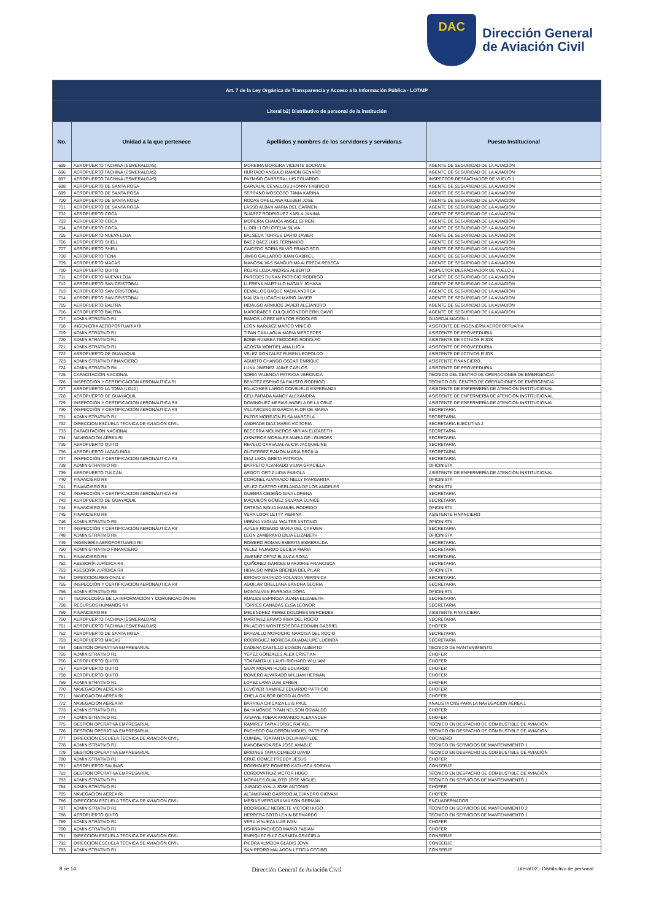DAC
Dirección General
de Aviación Civil
| Art. 7 de la Ley Orgánica de Transparencia y Acceso a la Información Pública - LOTAIP | | | |
| Literal b2) Distributivo de personal de la institución | | | |
| No. | Unidad a la que pertenece | Apellidos y nombres de los servidores y servidoras | Puesto Institucional |
| 695 | AEROPUERTO TACHINA (ESMERALDAS) | MOREIRA MOREIRA VICENTE SOCRATE | AGENTE DE SEGURIDAD DE LA AVIACIÓN |
| 696 | AEROPUERTO TACHINA (ESMERALDAS) | HURTADO ANGULO RAMON GENARO | AGENTE DE SEGURIDAD DE LA AVIACIÓN |
| 697 | AEROPUERTO TACHINA (ESMERALDAS) | PAZMIÑO CARRERA LUIS EDUARDO | INSPECTOR DESPACHADOR DE VUELO 1 |
| 698 | AEROPUERTO DE SANTA ROSA | CARVAJAL CEVALLOS JHONNY FABRICIO | AGENTE DE SEGURIDAD DE LA AVIACIÓN |
| 699 | AEROPUERTO DE SANTA ROSA | SERRANO MOSCOSO TANIA KARINA | AGENTE DE SEGURIDAD DE LA AVIACIÓN |
| 700 | AEROPUERTO DE SANTA ROSA | RODAS ORELLANA KLEBER JOSE | AGENTE DE SEGURIDAD DE LA AVIACIÓN |
| 701 | AEROPUERTO DE SANTA ROSA | LASSO ALBAN MARIA DEL CARMEN | AGENTE DE SEGURIDAD DE LA AVIACIÓN |
| 702 | AEROPUERTO COCA | SUAREZ RODRIGUEZ KARLA JANINA | AGENTE DE SEGURIDAD DE LA AVIACIÓN |
| 703 | AEROPUERTO COCA | MOREIRA CHAUCA ANGEL EFREN | AGENTE DE SEGURIDAD DE LA AVIACIÓN |
| 704 | AEROPUERTO COCA | LLORI LLORI OFELIA SILVIA | AGENTE DE SEGURIDAD DE LA AVIACIÓN |
| 705 | AEROPUERTO NUEVA LOJA | BALSECA TORRES DARIO JAVIER | AGENTE DE SEGURIDAD DE LA AVIACIÓN |
| 706 | AEROPUERTO SHELL | BAEZ BAEZ LUIS FERNANDO | AGENTE DE SEGURIDAD DE LA AVIACIÓN |
| 707 | AEROPUERTO SHELL | CAICEDO SORIA SILVIO FRANCISCO | AGENTE DE SEGURIDAD DE LA AVIACIÓN |
| 708 | AEROPUERTO TENA | JIMBO GALLARDO JUAN GABRIEL | AGENTE DE SEGURIDAD DE LA AVIACIÓN |
| 709 | AEROPUERTO MACAS | MANOSALVAS SANGURIMA ALFREDA REBECA | AGENTE DE SEGURIDAD DE LA AVIACIÓN |
| 710 | AEROPUERTO QUITO | ROJAS LOZA ANDRES ALBERTO | INSPECTOR DESPACHADOR DE VUELO 2 |
| 711 | AEROPUERTO NUEVA LOJA | PAREDES DURAN PATRICIO RODRIGO | AGENTE DE SEGURIDAD DE LA AVIACIÓN |
| 712 | AEROPUERTO SAN CRISTÓBAL | LLERENA MARTILLO NATALY JOHANA | AGENTE DE SEGURIDAD DE LA AVIACIÓN |
| 713 | AEROPUERTO SAN CRISTÓBAL | CEVALLOS BAQUE NADIA ANDREA | AGENTE DE SEGURIDAD DE LA AVIACIÓN |
| 714 | AEROPUERTO SAN CRISTÓBAL | MALIZA ILLICACHI MARIO JAVIER | AGENTE DE SEGURIDAD DE LA AVIACIÓN |
| 715 | AEROPUERTO BALTRA | HIDALGO ARMIJOS JAVIER ALEJANDRO | AGENTE DE SEGURIDAD DE LA AVIACIÓN |
| 716 | AEROPUERTO BALTRA | MARGRABER CULQUICONDOR ERIK DAVID | AGENTE DE SEGURIDAD DE LA AVIACIÓN |
| 717 | ADMINISTRATIVO R1 | RAMOS LOPEZ MENTOR RODOLFO | GUARDALMACÉN 1 |
| 718 | INGENIERÍA AEROPORTUARIA RI | LEON NARVAEZ MARCO VINICIO | ASISTENTE DE INGENIERÍA AEROPORTUARIA |
| 719 | ADMINISTRATIVO R1 | TIPAN CAILLAGUA MARIA MERCEDES | ASISTENTE DE PROVEEDURÍA |
| 720 | ADMINISTRATIVO R1 | BONE RUMBEA TEODORO RODOLFO | ASISTENTE DE ACTIVOS FIJOS |
| 721 | ADMINISTRATIVO R1 | ACOSTA MONTIEL ANA LUCIA | ASISTENTE DE PROVEEDURÍA |
| 722 | AEROPUERTO DE GUAYAQUIL | VELEZ GONZALEZ RUBEN LEOPOLDO | ASISTENTE DE ACTIVOS FIJOS |
| 723 | ADMINISTRATIVO FINANCIERO | AGURTO CHANGO OSCAR ENRIQUE | ASISTENTE FINANCIERO |
| 724 | ADMINISTRATIVO RII | LUNA JIMENEZ JAIME CARLOS | ASISTENTE DE PROVEEDURÍA |
| 725 | CAPACITACIÓN NACIONAL | SORIA VALENCIA PATRICIA VERONICA | TÉCNICO DEL CENTRO DE OPERACIONES DE EMERGENCIA |
| 726 | INSPECCIÓN Y CERTIFICACIÓN AERONÁUTICA RI | BENITEZ ESPINOSA FAUSTO RODRIGO | TÉCNICO DEL CENTRO DE OPERACIONES DE EMERGENCIA |
| 727 | AEROPUERTO LA TOMA (LOJA) | PALADINES LARGO CONSUELO ESPERANZA | ASISTENTE DE ENFERMERÍA DE ATENCIÓN INSTITUCIONAL |
| 728 | AEROPUERTO DE GUAYAQUIL | CELI PARADA NANCY ALEXANDRA | ASISTENTE DE ENFERMERÍA DE ATENCIÓN INSTITUCIONAL |
| 729 | INSPECCIÓN Y CERTIFICACIÓN AERONÁUTICA RII | DOMINGUEZ MESIAS ANGELA DE LA CRUZ | ASISTENTE DE ENFERMERÍA DE ATENCIÓN INSTITUCIONAL |
| 730 | INSPECCIÓN Y CERTIFICACIÓN AERONÁUTICA RII | VILLAVICENCIO GARCIA FLOR DE MARIA | SECRETARIA |
| 731 | ADMINISTRATIVO R1 | PAZOS MOREJON ELSA MARCELA | SECRETARIA |
| 732 | DIRECCIÓN ESCUELA TÉCNICA DE AVIACIÓN CIVIL | ANDRADE DIAZ MARIA VICTORIA | SECRETARIA EJECUTIVA 2 |
| 733 | CAPACITACIÓN NACIONAL | BECERRA MOLINEROS MIRIAN ELIZABETH | SECRETARIA |
| 734 | NAVEGACIÓN AÉREA RI | CISNEROS MORALES MARIA DE LOURDES | SECRETARIA |
| 735 | AEROPUERTO QUITO | REVELO CARVAJAL ALICIA JACQUELINE | SECRETARIA |
| 736 | AEROPUERTO LATACUNGA | GUTIERREZ RAMON MARIA ERCILIA | SECRETARIA |
| 737 | INSPECCIÓN Y CERTIFICACIÓN AERONÁUTICA RII | DIAZ LEON GRETA PATRICIA | SECRETARIA |
| 738 | ADMINISTRATIVO RII | BARRETO ALVARADO VILMA GRACIELA | OFICINISTA |
| 739 | AEROPUERTO TULCÁN | ARGOTI ORTIZ LIDIA FABIOLA | ASISTENTE DE ENFERMERÍA DE ATENCIÓN INSTITUCIONAL |
| 740 | FINANCIERO RII | CORONEL ALVARADO NELLY MARGARITA | OFICINISTA |
| 741 | FINANCIERO RII | VELEZ CASTRO HERLANDA DE LOS ANGELES | OFICINISTA |
| 742 | INSPECCIÓN Y CERTIFICACIÓN AERONÁUTICA RII | GUERRA CEDEÑO GINA LORENA | SECRETARIA |
| 743 | AEROPUERTO DE GUAYAQUIL | MAQUILON GOMEZ SILVANA EUNICE | SECRETARIA |
| 744 | FINANCIERO RII | ORTEGA SIGUA MANUEL RODRIGO | OFICINISTA |
| 745 | FINANCIERO RII | VERA LOOR LETTY PIERINA | ASISTENTE FINANCIERO |
| 746 | ADMINISTRATIVO RII | URBINA YAGUAL WALTER ANTONIO | OFICINISTA |
| 747 | INSPECCIÓN Y CERTIFICACIÓN AERONÁUTICA RII | AVILES ROSADO MARIA DEL CARMEN | SECRETARIA |
| 748 | ADMINISTRATIVO RII | LEON ZAMBRANO DILIA ELIZABETH | OFICINISTA |
| 749 | INGENIERÍA AEROPORTUARIA RII | ROMERO ROMAN EMERITA ESMERALDA | SECRETARIA |
| 750 | ADMINISTRATIVO FINANCIERO | VELEZ FAJARDO CECILIA MARIA | SECRETARIA |
| 751 | FINANCIERO RII | JIMENEZ ORTIZ BLANCA ROSA | SECRETARIA |
| 752 | ASESORÍA JURÍDICA RII | QUIÑONEZ GARCES MARJORIE FRANCISCA | SECRETARIA |
| 753 | ASESORÍA JURÍDICA RII | HIDALGO MINDA BRENDA DEL PILAR | OFICINISTA |
| 754 | DIRECCIÓN REGIONAL II | IDROVO GRANIZO YOLANDA VERONICA | SECRETARIA |
| 755 | INSPECCIÓN Y CERTIFICACIÓN AERONÁUTICA RII | AGUILAR ORELLANA SANDRA GLORIA | SECRETARIA |
| 756 | ADMINISTRATIVO RII | MONTALVAN PARRAGA DORA | OFICINISTA |
| 757 | TECNOLOGÍAS DE LA INFORMACIÓN Y COMUNICACIÓN RII | RUALES ESPINOZA JUANA ELIZABETH | SECRETARIA |
| 758 | RECURSOS HUMANOS RII | TORRES CANADAS ELSA LEONOR | SECRETARIA |
| 759 | FINANCIERO RII | MELENDREZ PEREZ DOLORES MERCEDES | ASISTENTE FINANCIERA |
| 760 | AEROPUERTO TACHINA (ESMERALDAS) | MARTINEZ BRAVO IRMA DEL ROCIO | SECRETARIA |
| 761 | AEROPUERTO TACHINA (ESMERALDAS) | PALACIOS MONTESDEOCA EDDWIN GABRIEL | CHOFER |
| 762 | AEROPUERTO DE SANTA ROSA | BARZALLO MOROCHO NARCISA DEL ROCIO | SECRETARIA |
| 763 | AEROPUERTO MACAS | RODRIGUEZ NORIEGA GUADALUPE LUCINDA | SECRETARIA |
| 764 | GESTIÓN OPERATIVA EMPRESARIAL | CADENA CASTILLO EDISON ALBERTO | TÉCNICO DE MANTENIMIENTO |
| 765 | ADMINISTRATIVO R1 | YEPEZ GONZALES ALEX CRISTIAN | CHOFER |
| 766 | AEROPUERTO QUITO | TOAPANTA ULLAURI RICHARD WILLIAM | CHOFER |
| 767 | AEROPUERTO QUITO | SILVA MORAN HUGO EDUARDO | CHOFER |
| 768 | AEROPUERTO QUITO | ROMERO ALVARADO WILLIAM HERNAN | CHOFER |
| 769 | ADMINISTRATIVO R1 | LOPEZ LAMA LUIS EFREN | CHOFER |
| 770 | NAVEGACIÓN AÉREA RI | LEVOYER RAMIREZ EDUARDO PATRICIO | CHOFER |
| 771 | NAVEGACIÓN AÉREA RI | CHELA GAIBOR DIEGO ALONSO | CHOFER |
| 772 | NAVEGACIÓN AÉREA RI | BARRIGA CHICAIZA LUIS PAUL | ANALISTA CNS PARA LA NAVEGACIÓN AÉREA 1 |
| 773 | ADMINISTRATIVO R1 | BAHAMONDE TIPAN NELSON OSWALDO | CHOFER |
| 774 | ADMINISTRATIVO R1 | AYERVE TOBAR ARMANDO ALEXANDER | CHOFER |
| 775 | GESTIÓN OPERATIVA EMPRESARIAL | RAMIREZ TAPIA JORGE RAFAEL | TÉCNICO EN DESPACHO DE COMBUSTIBLE DE AVIACIÓN |
| 776 | GESTIÓN OPERATIVA EMPRESARIAL | PACHECO CALDERON MIGUEL PATRICIO | TÉCNICO EN DESPACHO DE COMBUSTIBLE DE AVIACIÓN |
| 777 | DIRECCIÓN ESCUELA TÉCNICA DE AVIACIÓN CIVIL | CUMBAL TOAPANTA DELIA MATILDE | COCINERO |
| 778 | ADMINISTRATIVO R1 | MANOBANDA REA JOSE AMABLE | TÉCNICO EN SERVICIOS DE MANTENIMIENTO 1 |
| 779 | GESTIÓN OPERATIVA EMPRESARIAL | BRIONES TAPIA OLMEDO DAVID | TÉCNICO EN DESPACHO DE COMBUSTIBLE DE AVIACIÓN |
| 780 | ADMINISTRATIVO R1 | CRUZ GOMEZ FREDDY JESUS | CHOFER |
| 781 | AEROPUERTO SALINAS | RODRIGUEZ ROMERO KATIUSCA SORAYA | CONSERJE |
| 782 | GESTIÓN OPERATIVA EMPRESARIAL | CORDOVA RUIZ VICTOR HUGO | TÉCNICO EN DESPACHO DE COMBUSTIBLE DE AVIACIÓN |
| 783 | ADMINISTRATIVO R1 | MORALES GUALOTO JOSE MIGUEL | TÉCNICO EN SERVICIOS DE MANTENIMIENTO 1 |
| 784 | ADMINISTRATIVO R1 | JURADO AYALA JOSE ANTONIO | CHOFER |
| 785 | NAVEGACIÓN AÉREA RI | ALTAMIRANO GARRIDO ALEJANDRO GIOVANI | CHOFER |
| 786 | DIRECCIÓN ESCUELA TÉCNICA DE AVIACIÓN CIVIL | MESIAS VERGARA WILSON GERMAN | ENCUADERNADOR |
| 787 | ADMINISTRATIVO R1 | RODRIGUEZ NEGRETE VICTOR HUGO | TÉCNICO EN SERVICIOS DE MANTENIMIENTO 2 |
| 788 | AEROPUERTO QUITO | HERRERA SOTO LENIN BERNARDO | TÉCNICO EN SERVICIOS DE MANTENIMIENTO 1 |
| 789 | ADMINISTRATIVO R1 | VERA VINUEZA LUIS IVAN | CHOFER |
| 790 | ADMINISTRATIVO R1 | USHIÑA PACHECO MARIO FABIAN | CHOFER |
| 791 | DIRECCIÓN ESCUELA TÉCNICA DE AVIACIÓN CIVIL | ENRIQUEZ RUIZ CARMITA GRACIELA | CONSERJE |
| 792 | DIRECCIÓN ESCUELA TÉCNICA DE AVIACIÓN CIVIL | PIEDRA ALMEIDA GLADIS JOVA | CONSERJE |
| 793 | ADMINISTRATIVO R1 | SAN PEDRO MALAGON LETICIA CECIBEL | CONSERJE |
8 de 14 Dirección General de Aviación Civil Literal b2.- Distributivo de personal